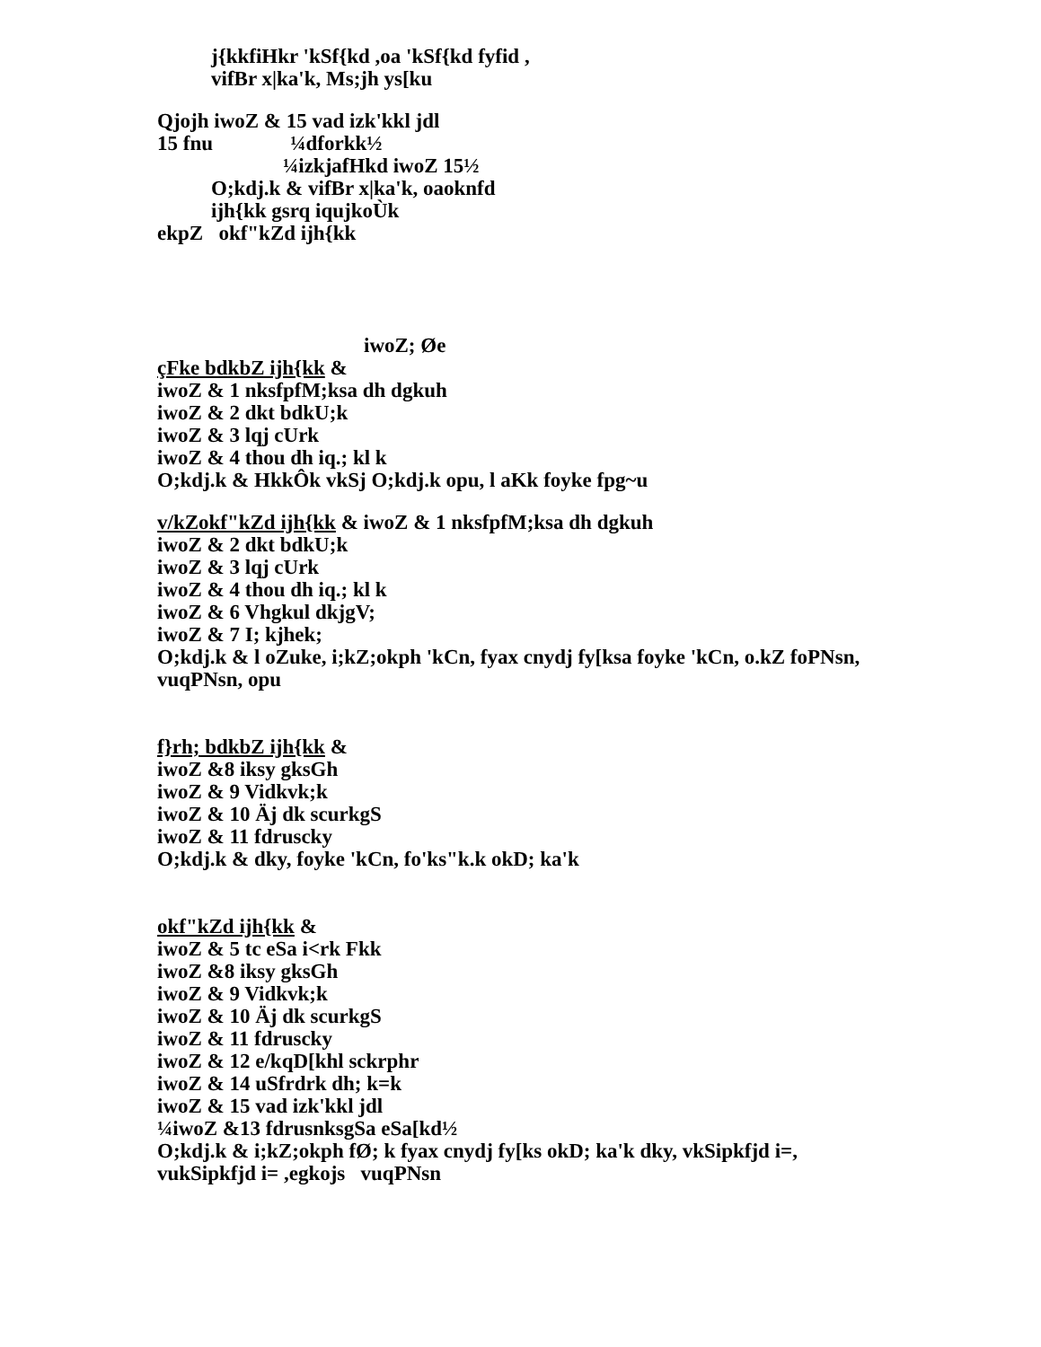j{kkfiHkr 'kSf{kd ,oa 'kSf{kd fyfid ,
vifBr x|ka'k, Ms;jh ys[ku
Qjojh iwoZ & 15 vad izk'kkl jdl
15 fnu ¼dforkk½
¼izkjafHkd iwoZ 15½
O;kdj.k & vifBr x|ka'k, oaoknfd
ijh{kk gsrq iqujkoÙk
ekpZ okf"kZd ijh{kk
iwoZ; Øe
çFke bdkbZ ijh{kk &
iwoZ & 1 nksfpfM;ksa dh dgkuh
iwoZ & 2 dkt bdkU;k
iwoZ & 3 lqj cUrk
iwoZ & 4 thou dh iq.; kl k
O;kdj.k & HkkÔk vkSj O;kdj.k opu, l aKk foyke fpg~u
v/kZokf"kZd ijh{kk & iwoZ & 1 nksfpfM;ksa dh dgkuh
iwoZ & 2 dkt bdkU;k
iwoZ & 3 lqj cUrk
iwoZ & 4 thou dh iq.; kl k
iwoZ & 6 Vhgkul dkjgV;
iwoZ & 7 I; kjhek;
O;kdj.k & l oZuke, i;kZ;okph 'kCn, fyax cnydj fy[ksa foyke 'kCn, o.kZ foPNsn,
vuqPNsn, opu
f}rh; bdkbZ ijh{kk &
iwoZ &8 iksy gksGh
iwoZ & 9 Vidkvk;k
iwoZ & 10 Äj dk scurkgS
iwoZ & 11 fdruscky
O;kdj.k & dky, foyke 'kCn, fo'ks"k.k okD; ka'k
okf"kZd ijh{kk &
iwoZ & 5 tc eSa i<rk Fkk
iwoZ &8 iksy gksGh
iwoZ & 9 Vidkvk;k
iwoZ & 10 Äj dk scurkgS
iwoZ & 11 fdruscky
iwoZ & 12 e/kqD[khl sckrphr
iwoZ & 14 uSfrdrk dh; k=k
iwoZ & 15 vad izk'kkl jdl
¼iwoZ &13 fdrusnksgSa eSa[kd½
O;kdj.k & i;kZ;okph fØ; k fyax cnydj fy[ks okD; ka'k dky, vkSipkfjd i=,
vukSipkfjd i= ,egkojs vuqPNsn